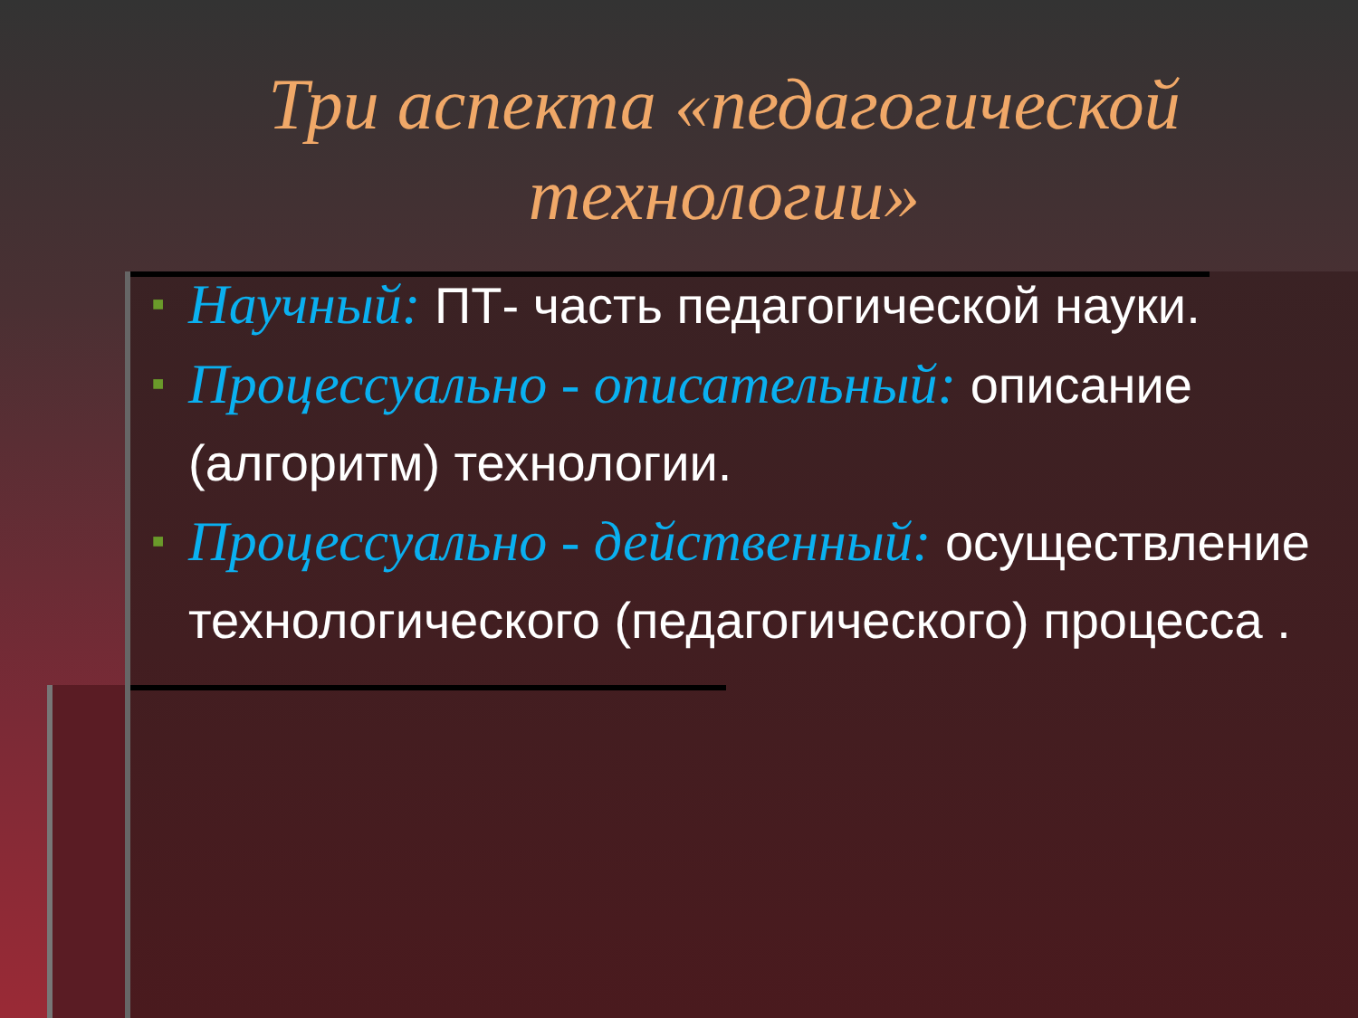Три аспекта «педагогической технологии»
■ Научный: ПТ- часть педагогической науки.
■ Процессуально - описательный: описание (алгоритм) технологии.
■ Процессуально - действенный: осуществление технологического (педагогического) процесса .